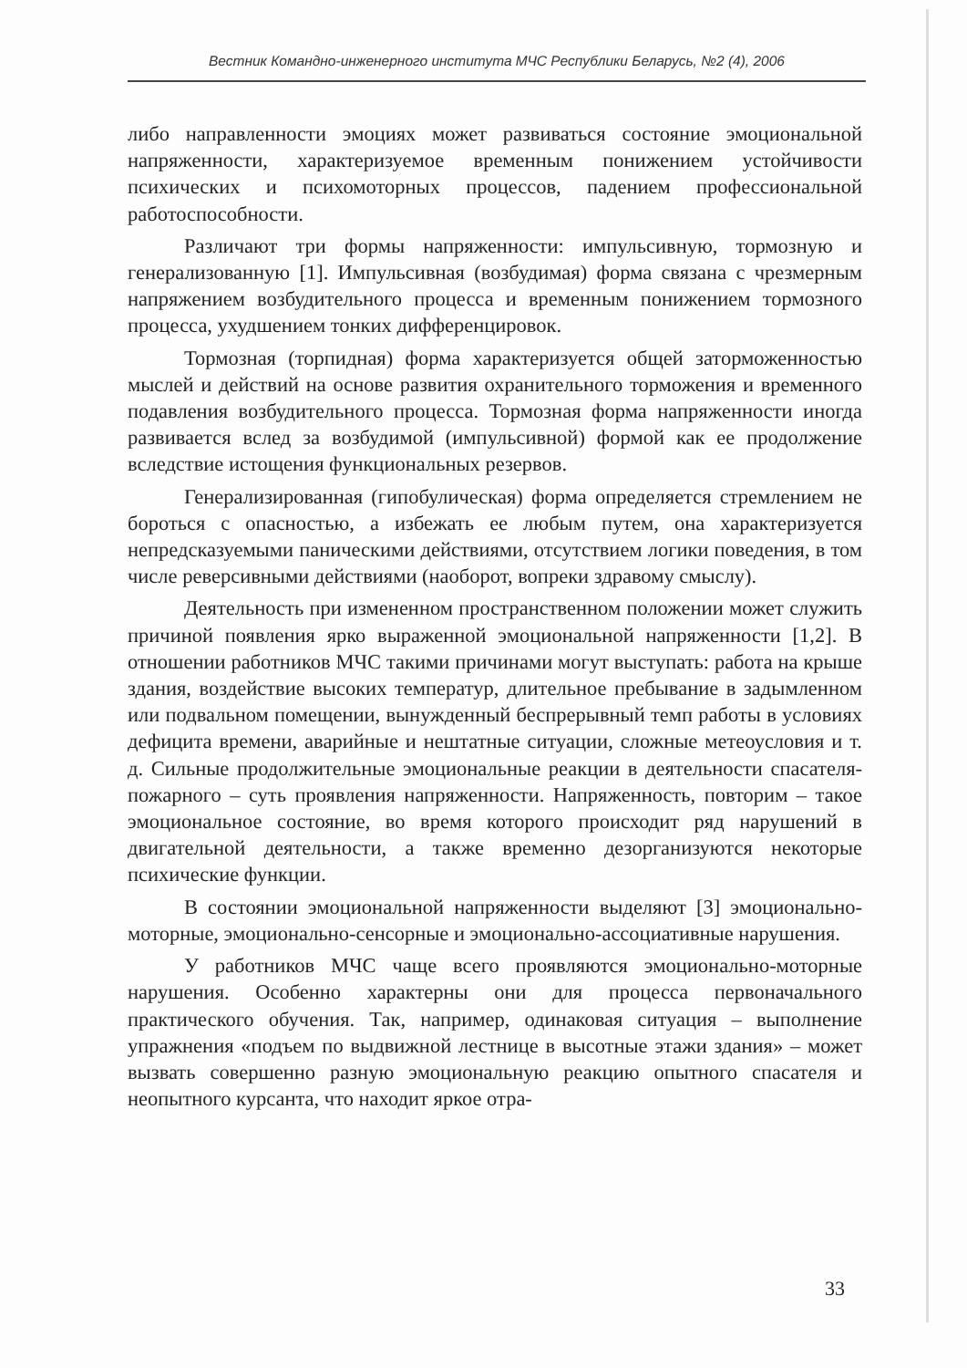Вестник Командно-инженерного института МЧС Республики Беларусь, №2 (4), 2006
либо направленности эмоциях может развиваться состояние эмоциональной напряженности, характеризуемое временным понижением устойчивости психических и психомоторных процессов, падением профессиональной работоспособности.
Различают три формы напряженности: импульсивную, тормозную и генерализованную [1]. Импульсивная (возбудимая) форма связана с чрезмерным напряжением возбудительного процесса и временным понижением тормозного процесса, ухудшением тонких дифференцировок.
Тормозная (торпидная) форма характеризуется общей заторможенностью мыслей и действий на основе развития охранительного торможения и временного подавления возбудительного процесса. Тормозная форма напряженности иногда развивается вслед за возбудимой (импульсивной) формой как ее продолжение вследствие истощения функциональных резервов.
Генерализированная (гипобулическая) форма определяется стремлением не бороться с опасностью, а избежать ее любым путем, она характеризуется непредсказуемыми паническими действиями, отсутствием логики поведения, в том числе реверсивными действиями (наоборот, вопреки здравому смыслу).
Деятельность при измененном пространственном положении может служить причиной появления ярко выраженной эмоциональной напряженности [1,2]. В отношении работников МЧС такими причинами могут выступать: работа на крыше здания, воздействие высоких температур, длительное пребывание в задымленном или подвальном помещении, вынужденный беспрерывный темп работы в условиях дефицита времени, аварийные и нештатные ситуации, сложные метеоусловия и т. д. Сильные продолжительные эмоциональные реакции в деятельности спасателя-пожарного – суть проявления напряженности. Напряженность, повторим – такое эмоциональное состояние, во время которого происходит ряд нарушений в двигательной деятельности, а также временно дезорганизуются некоторые психические функции.
В состоянии эмоциональной напряженности выделяют [3] эмоционально-моторные, эмоционально-сенсорные и эмоционально-ассоциативные нарушения.
У работников МЧС чаще всего проявляются эмоционально-моторные нарушения. Особенно характерны они для процесса первоначального практического обучения. Так, например, одинаковая ситуация – выполнение упражнения «подъем по выдвижной лестнице в высотные этажи здания» – может вызвать совершенно разную эмоциональную реакцию опытного спасателя и неопытного курсанта, что находит яркое отра-
33